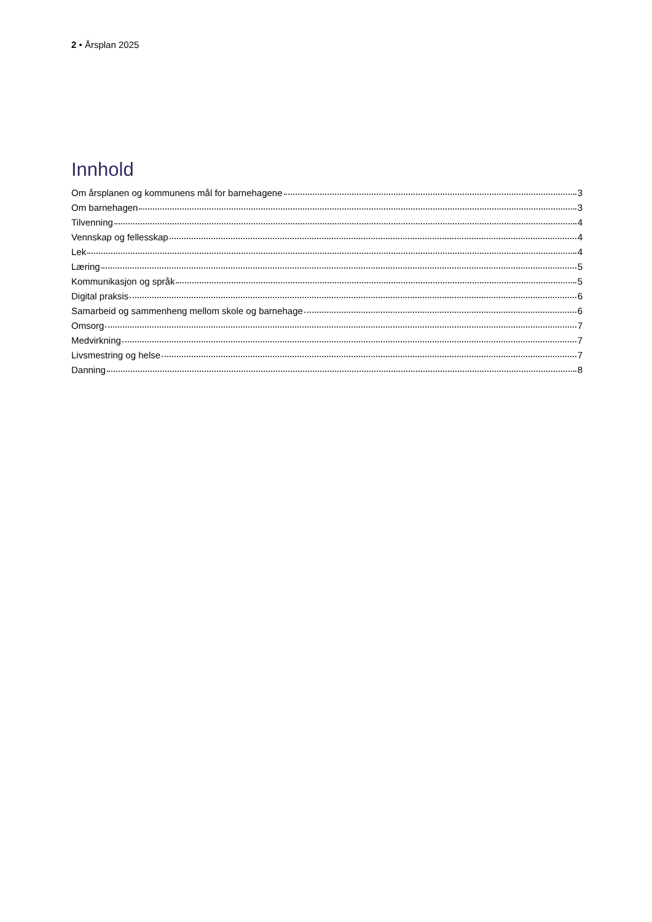2 • Årsplan 2025
Innhold
Om årsplanen og kommunens mål for barnehagene 3
Om barnehagen 3
Tilvenning 4
Vennskap og fellesskap 4
Lek 4
Læring 5
Kommunikasjon og språk 5
Digital praksis 6
Samarbeid og sammenheng mellom skole og barnehage 6
Omsorg 7
Medvirkning 7
Livsmestring og helse 7
Danning 8